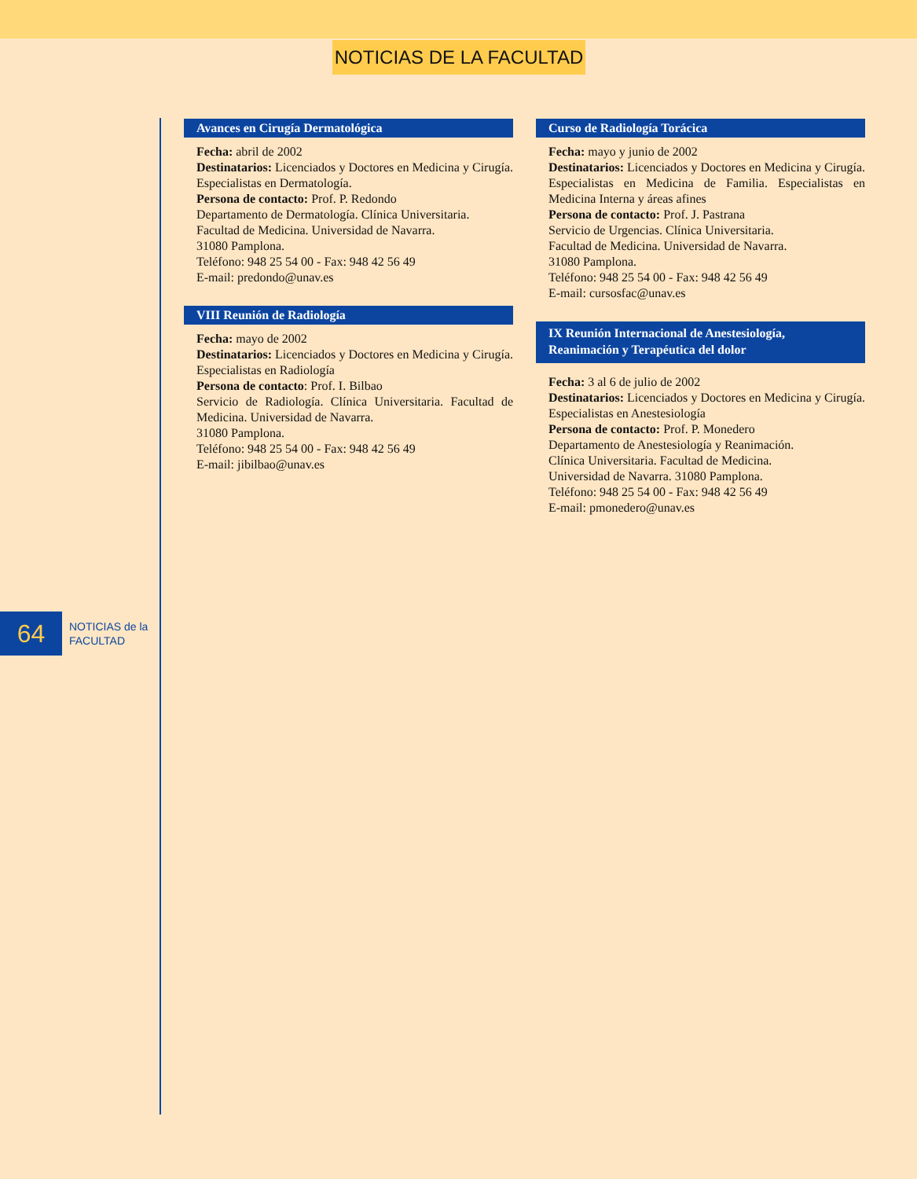NOTICIAS DE LA FACULTAD
Avances en Cirugía Dermatológica
Fecha: abril de 2002
Destinatarios: Licenciados y Doctores en Medicina y Cirugía. Especialistas en Dermatología.
Persona de contacto: Prof. P. Redondo
Departamento de Dermatología. Clínica Universitaria.
Facultad de Medicina. Universidad de Navarra.
31080 Pamplona.
Teléfono: 948 25 54 00 - Fax: 948 42 56 49
E-mail: predondo@unav.es
VIII Reunión de Radiología
Fecha: mayo de 2002
Destinatarios: Licenciados y Doctores en Medicina y Cirugía. Especialistas en Radiología
Persona de contacto: Prof. I. Bilbao
Servicio de Radiología. Clínica Universitaria. Facultad de Medicina. Universidad de Navarra.
31080 Pamplona.
Teléfono: 948 25 54 00 - Fax: 948 42 56 49
E-mail: jibilbao@unav.es
Curso de Radiología Torácica
Fecha: mayo y junio de 2002
Destinatarios: Licenciados y Doctores en Medicina y Cirugía. Especialistas en Medicina de Familia. Especialistas en Medicina Interna y áreas afines
Persona de contacto: Prof. J. Pastrana
Servicio de Urgencias. Clínica Universitaria.
Facultad de Medicina. Universidad de Navarra.
31080 Pamplona.
Teléfono: 948 25 54 00 - Fax: 948 42 56 49
E-mail: cursosfac@unav.es
IX Reunión Internacional de Anestesiología, Reanimación y Terapéutica del dolor
Fecha: 3 al 6 de julio de 2002
Destinatarios: Licenciados y Doctores en Medicina y Cirugía. Especialistas en Anestesiología
Persona de contacto: Prof. P. Monedero
Departamento de Anestesiología y Reanimación.
Clínica Universitaria. Facultad de Medicina.
Universidad de Navarra. 31080 Pamplona.
Teléfono: 948 25 54 00 - Fax: 948 42 56 49
E-mail: pmonedero@unav.es
64
NOTICIAS de la
FACULTAD